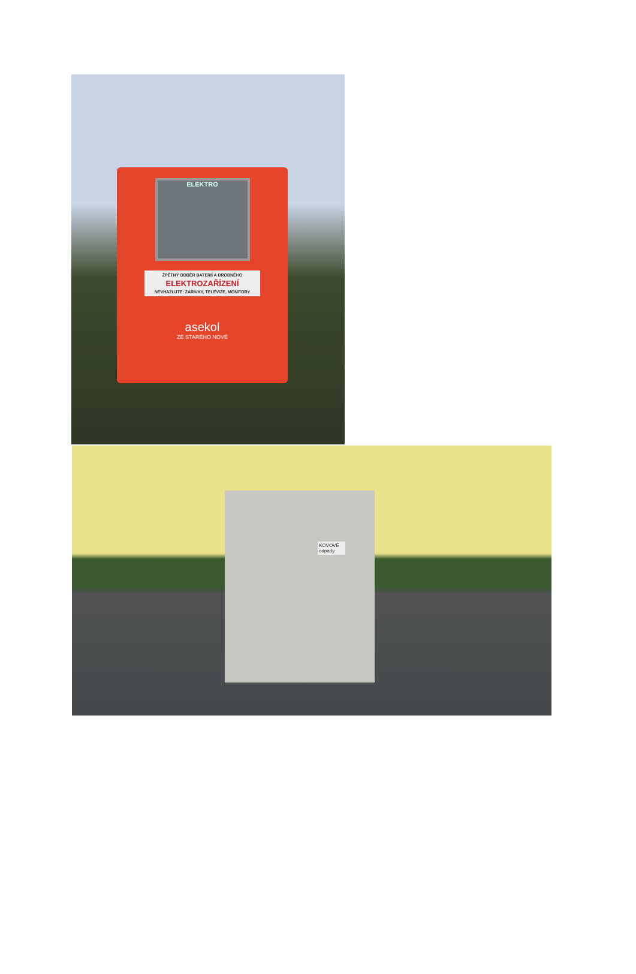ELEKTRO
ŽPĚTNÝ ODBĚR BATERIÍ A DROBNÉHO
ELEKTROZAŘÍZENÍ
NEVHAZUJTE: ZÁŘIVKY, TELEVIZE, MONITORY
asekol
ZE STARÉHO NOVÉ
KOVOVÉ odpady